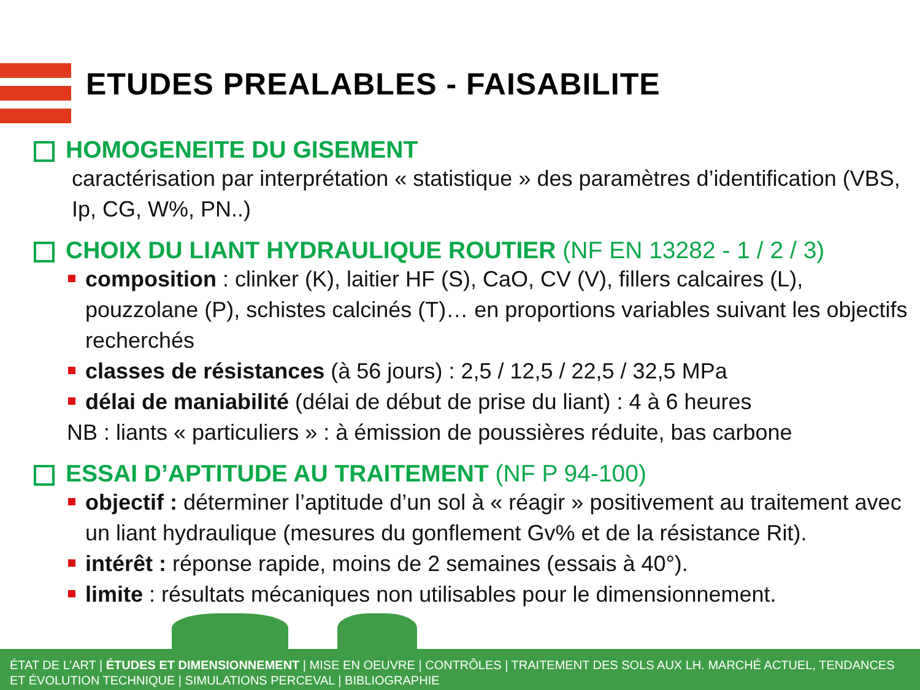ETUDES PREALABLES - FAISABILITE
HOMOGENEITE DU GISEMENT
caractérisation par interprétation « statistique » des paramètres d’identification (VBS, Ip, CG, W%, PN..)
CHOIX DU LIANT HYDRAULIQUE ROUTIER (NF EN 13282 - 1 / 2 / 3)
composition : clinker (K), laitier HF (S), CaO, CV (V), fillers calcaires (L), pouzzolane (P), schistes calcinés (T)… en proportions variables suivant les objectifs recherchés
classes de résistances (à 56 jours) : 2,5 / 12,5 / 22,5 / 32,5 MPa
délai de maniabilité (délai de début de prise du liant) : 4 à 6 heures
NB : liants « particuliers » : à émission de poussières réduite, bas carbone
ESSAI D’APTITUDE AU TRAITEMENT (NF P 94-100)
objectif : déterminer l’aptitude d’un sol à « réagir » positivement au traitement avec un liant hydraulique (mesures du gonflement Gv% et de la résistance Rit).
intérêt : réponse rapide, moins de 2 semaines (essais à 40°).
limite : résultats mécaniques non utilisables pour le dimensionnement.
ÉTAT DE L’ART | ÉTUDES ET DIMENSIONNEMENT | MISE EN OEUVRE | CONTRÔLES | TRAITEMENT DES SOLS AUX LH. MARCHÉ ACTUEL, TENDANCES ET ÉVOLUTION TECHNIQUE | SIMULATIONS PERCEVAL | BIBLIOGRAPHIE